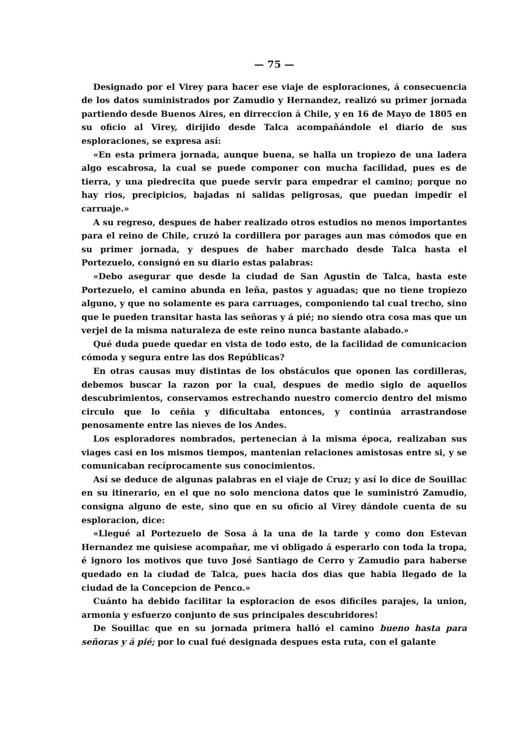— 75 —
Designado por el Virey para hacer ese viaje de esploraciones, á consecuencia de los datos suministrados por Zamudio y Hernandez, realizó su primer jornada partiendo desde Buenos Aires, en dirreccion á Chile, y en 16 de Mayo de 1805 en su oficio al Virey, dirijido desde Talca acompañándole el diario de sus esploraciones, se expresa así:
«En esta primera jornada, aunque buena, se halla un tropiezo de una ladera algo escabrosa, la cual se puede componer con mucha facilidad, pues es de tierra, y una piedrecita que puede servir para empedrar el camino; porque no hay rios, precipicios, bajadas ni salidas peligrosas, que puedan impedir el carruaje.»
A su regreso, despues de haber realizado otros estudios no menos importantes para el reino de Chile, cruzó la cordillera por parages aun mas cómodos que en su primer jornada, y despues de haber marchado desde Talca hasta el Portezuelo, consignó en su diario estas palabras:
«Debo asegurar que desde la ciudad de San Agustin de Talca, hasta este Portezuelo, el camino abunda en leña, pastos y aguadas; que no tiene tropiezo alguno, y que no solamente es para carruages, componiendo tal cual trecho, sino que le pueden transitar hasta las señoras y á pié; no siendo otra cosa mas que un verjel de la misma naturaleza de este reino nunca bastante alabado.»
Qué duda puede quedar en vista de todo esto, de la facilidad de comunicacion cómoda y segura entre las dos Repúblicas?
En otras causas muy distintas de los obstáculos que oponen las cordilleras, debemos buscar la razon por la cual, despues de medio siglo de aquellos descubrimientos, conservamos estrechando nuestro comercio dentro del mismo circulo que lo ceñia y dificultaba entonces, y continúa arrastrandose penosamente entre las nieves de los Andes.
Los esploradores nombrados, pertenecian á la misma época, realizaban sus viages casi en los mismos tiempos, mantenian relaciones amistosas entre si, y se comunicaban recíprocamente sus conocimientos.
Así se deduce de algunas palabras en el viaje de Cruz; y así lo dice de Souillac en su itinerario, en el que no solo menciona datos que le suministró Zamudio, consigna alguno de este, sino que en su oficio al Virey dándole cuenta de su esploracion, dice:
«Llegué al Portezuelo de Sosa á la una de la tarde y como don Estevan Hernandez me quisiese acompañar, me vi obligado á esperarlo con toda la tropa, é ignoro los motivos que tuvo José Santiago de Cerro y Zamudio para haberse quedado en la ciudad de Talca, pues hacia dos dias que habia llegado de la ciudad de la Concepcion de Penco.»
Cuánto ha debido facilitar la esploracion de esos dificiles parajes, la union, armonia y esfuerzo conjunto de sus principales descubridores!
De Souillac que en su jornada primera halló el camino bueno hasta para señoras y á pié; por lo cual fué designada despues esta ruta, con el galante